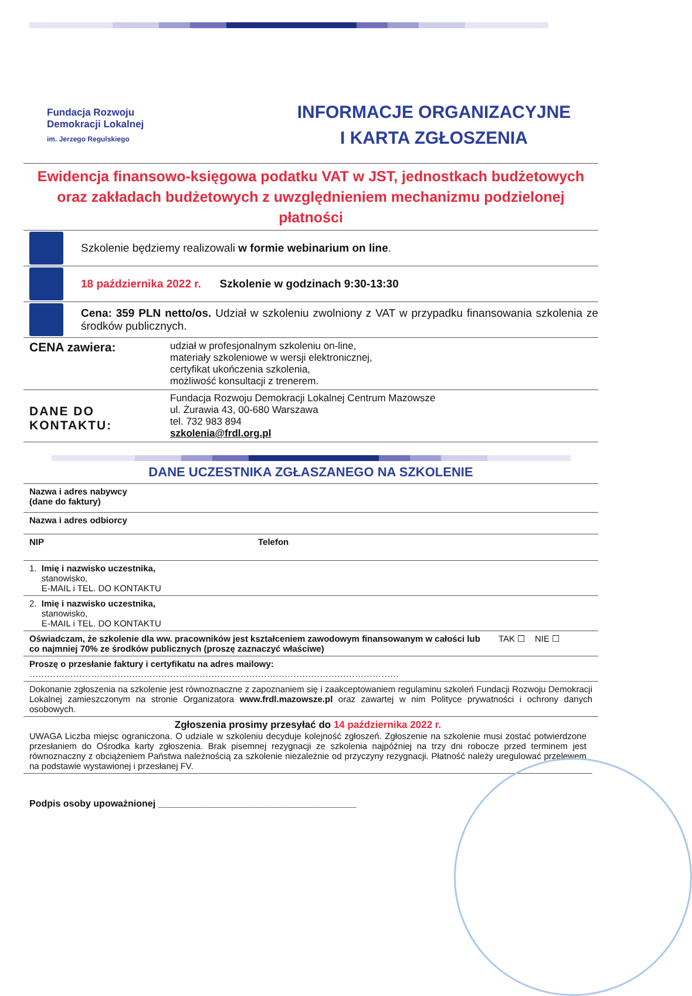Fundacja Rozwoju
Demokracji Lokalnej
im. Jerzego Regulskiego
INFORMACJE ORGANIZACYJNE
I KARTA ZGŁOSZENIA
Ewidencja finansowo-księgowa podatku VAT w JST, jednostkach budżetowych oraz zakładach budżetowych z uwzględnieniem mechanizmu podzielonej płatności
Szkolenie będziemy realizowali w formie webinarium on line.
18 października 2022 r. Szkolenie w godzinach 9:30-13:30
Cena: 359 PLN netto/os. Udział w szkoleniu zwolniony z VAT w przypadku finansowania szkolenia ze środków publicznych.
CENA zawiera:
udział w profesjonalnym szkoleniu on-line,
materiały szkoleniowe w wersji elektronicznej,
certyfikat ukończenia szkolenia,
możliwość konsultacji z trenerem.
DANE DO KONTAKTU:
Fundacja Rozwoju Demokracji Lokalnej Centrum Mazowsze
ul. Żurawia 43, 00-680 Warszawa
tel. 732 983 894
szkolenia@frdl.org.pl
DANE UCZESTNIKA ZGŁASZANEGO NA SZKOLENIE
| Nazwa i adres nabywcy (dane do faktury) | | |
| Nazwa i adres odbiorcy | | |
| NIP | Telefon | |
| 1. Imię i nazwisko uczestnika, stanowisko, E-MAIL i TEL. DO KONTAKTU | | |
| 2. Imię i nazwisko uczestnika, stanowisko, E-MAIL i TEL. DO KONTAKTU | | |
| Oświadczam, że szkolenie dla ww. pracowników jest kształceniem zawodowym finansowanym w całości lub co najmniej 70% ze środków publicznych (proszę zaznaczyć właściwe) | | TAK ☐ NIE ☐ |
| Proszę o przesłanie faktury i certyfikatu na adres mailowy: ……………………………………………………………………………………………………………… | | |
| Dokonanie zgłoszenia na szkolenie jest równoznaczne z zapoznaniem się i zaakceptowaniem regulaminu szkoleń Fundacji Rozwoju Demokracji Lokalnej zamieszczonym na stronie Organizatora www.frdl.mazowsze.pl oraz zawartej w nim Polityce prywatności i ochrony danych osobowych. | | |
Zgłoszenia prosimy przesyłać do 14 października 2022 r.
UWAGA Liczba miejsc ograniczona. O udziale w szkoleniu decyduje kolejność zgłoszeń. Zgłoszenie na szkolenie musi zostać potwierdzone przesłaniem do Ośrodka karty zgłoszenia. Brak pisemnej rezygnacji ze szkolenia najpóźniej na trzy dni robocze przed terminem jest równoznaczny z obciążeniem Państwa należnością za szkolenie niezależnie od przyczyny rezygnacji. Płatność należy uregulować przelewem na podstawie wystawionej i przesłanej FV.
Podpis osoby upoważnionej ______________________________________